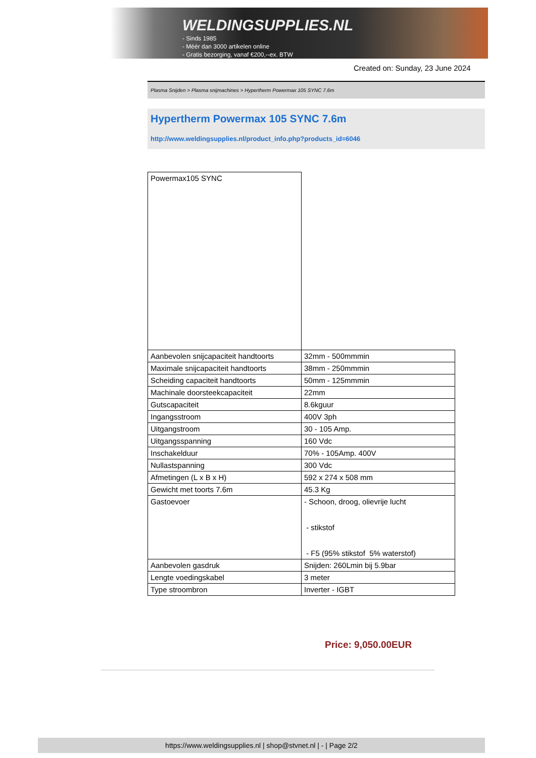WELDINGSUPPLIES.NL
- Sinds 1985
- Méér dan 3000 artikelen online
- Gratis bezorging, vanaf €200,--ex. BTW
Created on: Sunday, 23 June 2024
Plasma Snijden > Plasma snijmachines > Hypertherm Powermax 105 SYNC 7.6m
Hypertherm Powermax 105 SYNC 7.6m
http://www.weldingsupplies.nl/product_info.php?products_id=6046
| Powermax105 SYNC | |
| Aanbevolen snijcapaciteit handtoorts | 32mm - 500mmmin |
| Maximale snijcapaciteit handtoorts | 38mm - 250mmmin |
| Scheiding capaciteit handtoorts | 50mm - 125mmmin |
| Machinale doorsteekcapaciteit | 22mm |
| Gutscapaciteit | 8.6kguur |
| Ingangsstroom | 400V 3ph |
| Uitgangstroom | 30 - 105 Amp. |
| Uitgangsspanning | 160 Vdc |
| Inschakelduur | 70% - 105Amp. 400V |
| Nullastspanning | 300 Vdc |
| Afmetingen (L x B x H) | 592 x 274 x 508 mm |
| Gewicht met toorts 7.6m | 45.3 Kg |
| Gastoevoer | - Schoon, droog, olievrije lucht - stikstof - F5 (95% stikstof 5% waterstof) |
| Aanbevolen gasdruk | Snijden: 260Lmin bij 5.9bar |
| Lengte voedingskabel | 3 meter |
| Type stroombron | Inverter - IGBT |
Price: 9,050.00EUR
https://www.weldingsupplies.nl | shop@stvnet.nl | - | Page 2/2